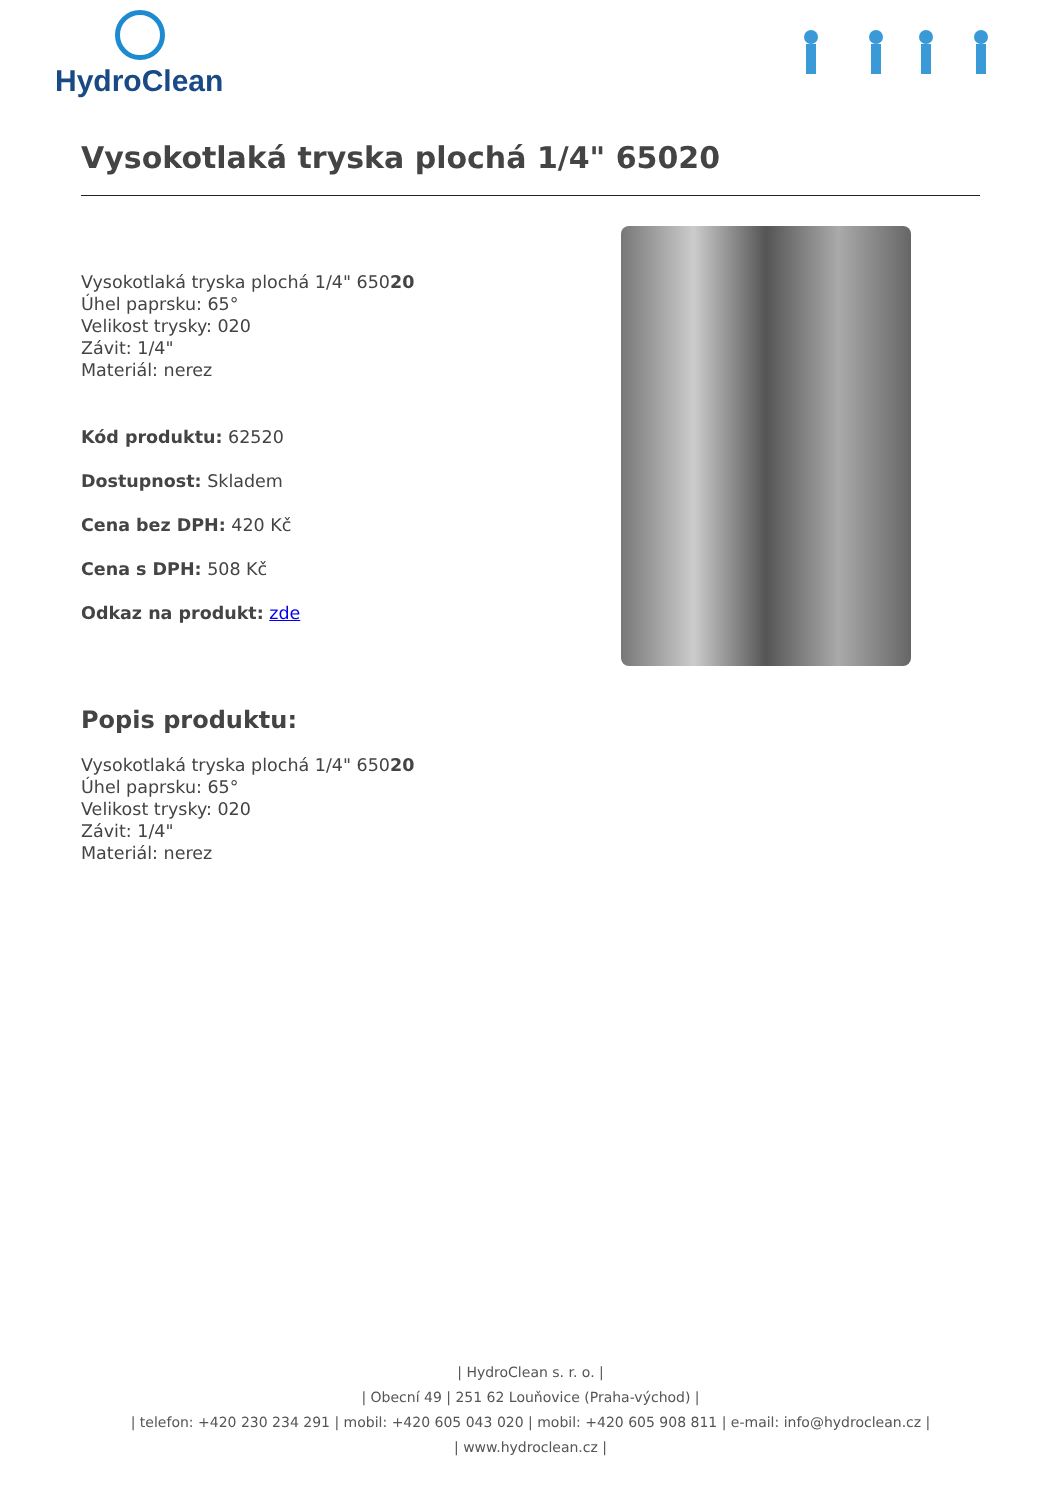HydroClean
Vysokotlaká tryska plochá 1/4" 65020
Vysokotlaká tryska plochá 1/4" 65020
Úhel paprsku: 65°
Velikost trysky: 020
Závit: 1/4"
Materiál: nerez
Kód produktu: 62520
Dostupnost: Skladem
Cena bez DPH: 420 Kč
Cena s DPH: 508 Kč
Odkaz na produkt: zde
Popis produktu:
Vysokotlaká tryska plochá 1/4" 65020
Úhel paprsku: 65°
Velikost trysky: 020
Závit: 1/4"
Materiál: nerez
| HydroClean s. r. o. |
| Obecní 49 | 251 62 Louňovice (Praha-východ) |
| telefon: +420 230 234 291 | mobil: +420 605 043 020 | mobil: +420 605 908 811 | e-mail: info@hydroclean.cz |
| www.hydroclean.cz |